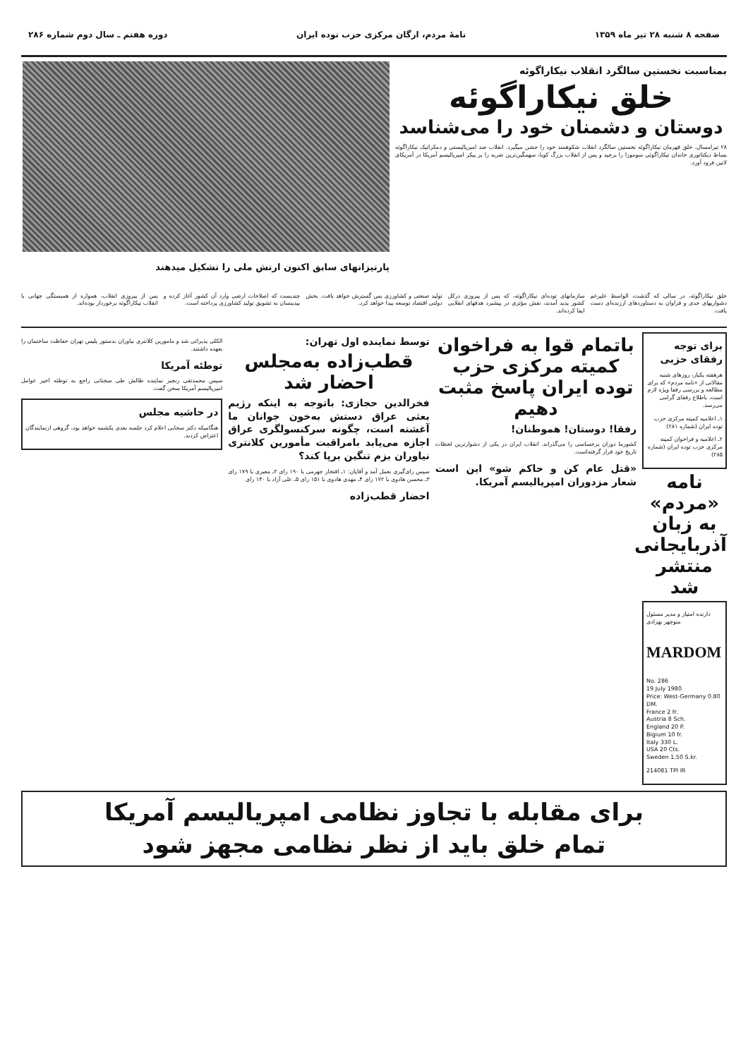صفحه ۸ شنبه ۲۸ تیر ماه ۱۳۵۹ نامهٔ مردم، ارگان مرکزی حزب توده ایران دوره هفتم ـ سال دوم شماره ۲۸۶
بمناسبت نخستین سالگرد انقلاب نیکاراگوئه
خلق نیکاراگوئه
دوستان و دشمنان خود را می‌شناسد
۲۸ تیرامسال، خلق قهرمان نیکاراگوئه نخستین سالگرد انقلاب شکوهمند خود را جشن میگیرد. انقلاب ضد امپریالیستی و دمکراتیک نیکاراگوئه بساط دیکتاتوری خاندان نیکاراگوئی سوموزا را برچید و پس از انقلاب بزرگ کوبا، سهمگین‌ترین ضربه را بر پیکر امپریالیسم آمریکا در آمریکای لاتین فرود آورد.
پارتیزانهای سابق اکنون ارتش ملی را تشکیل میدهند
خلق نیکاراگوئه، در سالی که گذشت، الواسط علیرغم دشواریهای جدی و فراوان به دستاوردهای ارزنده‌ای دست یافت.
سازمانهای توده‌ای نیکاراگوئه، که پس از پیروزی درکل کشور پدید آمدند، نقش مؤثری در پیشبرد هدفهای انقلابی ایفا کرده‌اند.
تولید صنعتی و کشاورزی بس گسترش خواهد یافت. بخش دولتی اقتصاد توسعه پیدا خواهد کرد.
چندیست که اصلاحات ارضی وارد آن کشور آغاز کرده و بیدینسان به تشویق تولید کشاورزی پرداخته است.
پس از پیروزی انقلاب، همواره از همبستگی جهانی با انقلاب نیکاراگوئه برخوردار بوده‌اند.
برای توجه رفقای حزبی
هرهفته یکبار، روزهای شنبه مقالاتی از «نامه مردم» که برای مطالعه و بررسی رفقا ویژه لازم است، باطلاع رفقای گرامی می‌رسد.
۱ـ اعلامیه کمیته مرکزی حزب توده ایران (شماره ۲۸۱)
۲ـ اعلامیه و فراخوان کمیته مرکزی حزب توده ایران (شماره ۲۸۵)
نامه «مردم» به زبان آذربایجانی منتشر شد
دارنده امتیاز و مدیر مسئول منوچهر بهزادی
MARDOM
No. 286
19 July 1980
Price: West-Germany 0.80 DM.
France 2 fr.
Austria 8 Sch.
England 20 P.
Bigium 10 fr.
Italy 330 L.
USA 20 Cts.
Sweden 1.50 S.kr.
214081 TPI IR
باتمام قوا به فراخوان کمیته مرکزی حزب توده ایران پاسخ مثبت دهیم
رفقا! دوستان! هموطنان!
کشورما دوران پرحساسی را می‌گذراند. انقلاب ایران در یکی از دشوارترین لحظات تاریخ خود قرار گرفته‌است.
«قتل عام کن و حاکم شو» این است شعار مزدوران امپریالیسم آمریکا.
توسط نماینده اول تهران:
قطب‌زاده به‌مجلس احضار شد
فخرالدین حجازی: باتوجه به اینکه رژیم بعثی عراق دستش به‌خون جوانان ما آغشته است، چگونه سرکنسولگری عراق اجازه می‌یابد بامراقبت مأمورین کلانتری نیاوران بزم تنگین برپا کند؟
سپس رای‌گیری بعمل آمد و آقایان: ۱ـ افتخار جهرمی با ۱۹۰ رای ۲ـ معیری با ۱۷۹ رای ۳ـ محسن هادوی با ۱۷۲ رای ۴ـ مهدی هادوی با ۱۵۱ رای ۵ـ علی آزاد با ۱۴۰ رای
احضار قطب‌زاده
الکلی پذیرائی شد و مامورین کلانتری نیاوران بدستور پلیس تهران حفاظت ساختمان را بعهده داشتند.
توطئه آمریکا
سپس محمدتقی رنجبر نماینده طالش طی سخنانی راجع به توطئه اخیر عوامل امپریالیسم آمریکا سخن گفت.
در حاشیه مجلس
هنگامیکه دکتر سحابی اعلام کرد جلسه بعدی یکشنبه خواهد بود، گروهی ازنمایندگان اعتراض کردند.
برای مقابله با تجاوز نظامی امپریالیسم آمریکا
تمام خلق باید از نظر نظامی مجهز شود